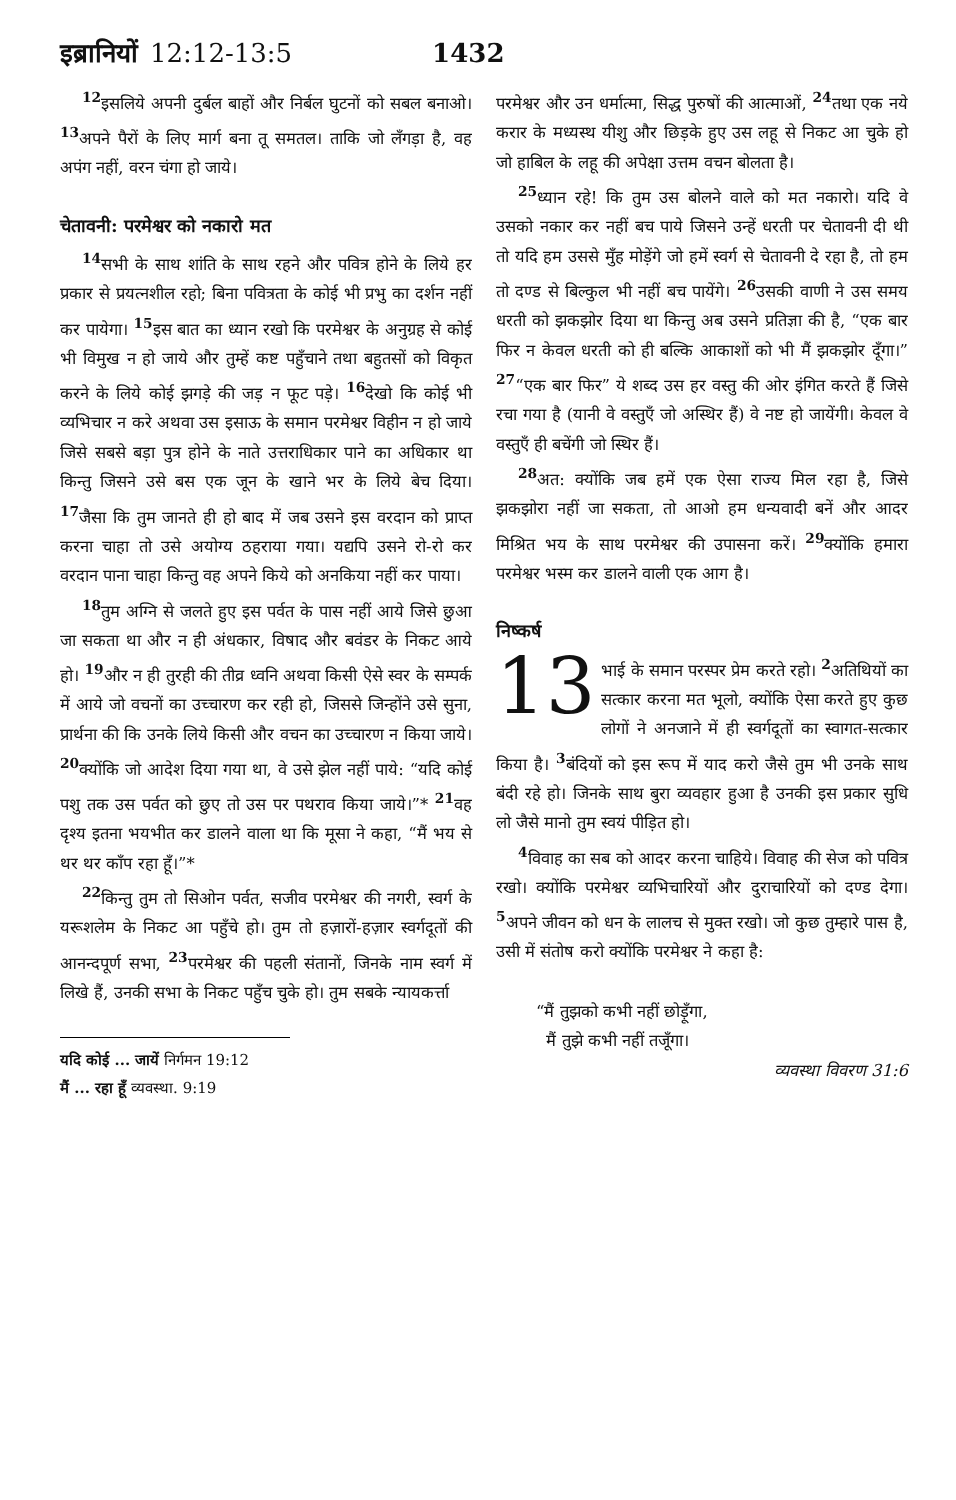इब्रानियों 12:12-13:5 1432
<sup>12</sup> इसलिये अपनी दुर्बल बाहों और निर्बल घुटनों को सबल बनाओ। <sup>13</sup>अपने पैरों के लिए मार्ग बना तू समतल। ताकि जो लँगड़ा है, वह अपंग नहीं, वरन चंगा हो जाये।
चेतावनी: परमेश्वर को नकारो मत
<sup>14</sup> सभी के साथ शांति के साथ रहने और पवित्र होने के लिये हर प्रकार से प्रयत्नशील रहो; बिना पवित्रता के कोई भी प्रभु का दर्शन नहीं कर पायेगा। <sup>15</sup>इस बात का ध्यान रखो कि परमेश्वर के अनुग्रह से कोई भी विमुख न हो जाये और तुम्हें कष्ट पहुँचाने तथा बहुतसों को विकृत करने के लिये कोई झगड़े की जड़ न फूट पड़े। <sup>16</sup>देखो कि कोई भी व्यभिचार न करे अथवा उस इसाऊ के समान परमेश्वर विहीन न हो जाये जिसे सबसे बड़ा पुत्र होने के नाते उत्तराधिकार पाने का अधिकार था किन्तु जिसने उसे बस एक जून के खाने भर के लिये बेच दिया। <sup>17</sup>जैसा कि तुम जानते ही हो बाद में जब उसने इस वरदान को प्राप्त करना चाहा तो उसे अयोग्य ठहराया गया। यद्यपि उसने रो-रो कर वरदान पाना चाहा किन्तु वह अपने किये को अनकिया नहीं कर पाया।
<sup>18</sup> तुम अग्नि से जलते हुए इस पर्वत के पास नहीं आये जिसे छुआ जा सकता था और न ही अंधकार, विषाद और बवंडर के निकट आये हो। <sup>19</sup>और न ही तुरही की तीव्र ध्वनि अथवा किसी ऐसे स्वर के सम्पर्क में आये जो वचनों का उच्चारण कर रही हो, जिससे जिन्होंने उसे सुना, प्रार्थना की कि उनके लिये किसी और वचन का उच्चारण न किया जाये। <sup>20</sup>क्योंकि जो आदेश दिया गया था, वे उसे झेल नहीं पाये: “यदि कोई पशु तक उस पर्वत को छुए तो उस पर पथराव किया जाये।”* <sup>21</sup>वह दृश्य इतना भयभीत कर डालने वाला था कि मूसा ने कहा, “मैं भय से थर थर काँप रहा हूँ।”*
<sup>22</sup> किन्तु तुम तो सिओन पर्वत, सजीव परमेश्वर की नगरी, स्वर्ग के यरूशलेम के निकट आ पहुँचे हो। तुम तो हज़ारों-हज़ार स्वर्गदूतों की आनन्दपूर्ण सभा, <sup>23</sup>परमेश्वर की पहली संतानों, जिनके नाम स्वर्ग में लिखे हैं, उनकी सभा के निकट पहुँच चुके हो। तुम सबके न्यायकर्त्ता
यदि कोई ... जायें निर्गमन 19:12
मैं ... रहा हूँ व्यवस्था. 9:19
परमेश्वर और उन धर्मात्मा, सिद्ध पुरुषों की आत्माओं, <sup>24</sup>तथा एक नये करार के मध्यस्थ यीशु और छिड़के हुए उस लहू से निकट आ चुके हो जो हाबिल के लहू की अपेक्षा उत्तम वचन बोलता है।
<sup>25</sup> ध्यान रहे! कि तुम उस बोलने वाले को मत नकारो। यदि वे उसको नकार कर नहीं बच पाये जिसने उन्हें धरती पर चेतावनी दी थी तो यदि हम उससे मुँह मोड़ेंगे जो हमें स्वर्ग से चेतावनी दे रहा है, तो हम तो दण्ड से बिल्कुल भी नहीं बच पायेंगे। <sup>26</sup>उसकी वाणी ने उस समय धरती को झकझोर दिया था किन्तु अब उसने प्रतिज्ञा की है, “एक बार फिर न केवल धरती को ही बल्कि आकाशों को भी मैं झकझोर दूँगा।” <sup>27</sup>“एक बार फिर” ये शब्द उस हर वस्तु की ओर इंगित करते हैं जिसे रचा गया है (यानी वे वस्तुएँ जो अस्थिर हैं) वे नष्ट हो जायेंगी। केवल वे वस्तुएँ ही बचेंगी जो स्थिर हैं।
<sup>28</sup> अत: क्योंकि जब हमें एक ऐसा राज्य मिल रहा है, जिसे झकझोरा नहीं जा सकता, तो आओ हम धन्यवादी बनें और आदर मिश्रित भय के साथ परमेश्वर की उपासना करें। <sup>29</sup>क्योंकि हमारा परमेश्वर भस्म कर डालने वाली एक आग है।
निष्कर्ष
13 भाई के समान परस्पर प्रेम करते रहो। <sup>2</sup>अतिथियों का सत्कार करना मत भूलो, क्योंकि ऐसा करते हुए कुछ लोगों ने अनजाने में ही स्वर्गदूतों का स्वागत-सत्कार किया है। <sup>3</sup>बंदियों को इस रूप में याद करो जैसे तुम भी उनके साथ बंदी रहे हो। जिनके साथ बुरा व्यवहार हुआ है उनकी इस प्रकार सुधि लो जैसे मानो तुम स्वयं पीड़ित हो।
<sup>4</sup> विवाह का सब को आदर करना चाहिये। विवाह की सेज को पवित्र रखो। क्योंकि परमेश्वर व्यभिचारियों और दुराचारियों को दण्ड देगा। <sup>5</sup>अपने जीवन को धन के लालच से मुक्त रखो। जो कुछ तुम्हारे पास है, उसी में संतोष करो क्योंकि परमेश्वर ने कहा है:
“मैं तुझको कभी नहीं छोड़ूँगा,
मैं तुझे कभी नहीं तजूँगा।
व्यवस्था विवरण 31:6